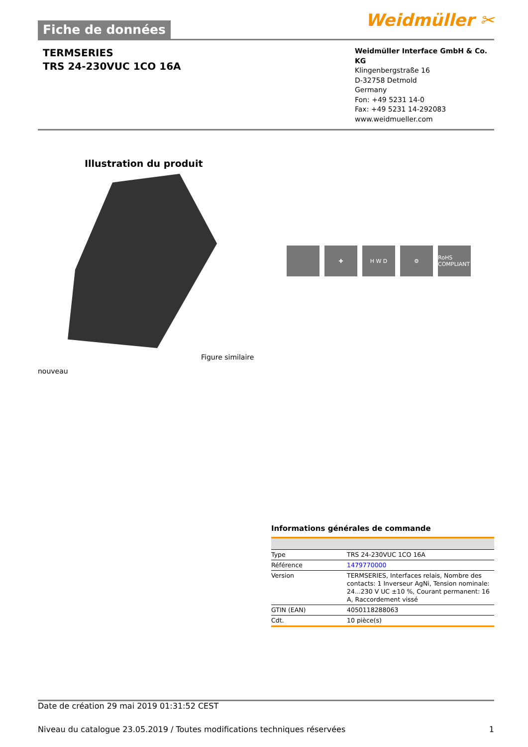Fiche de données
Weidmüller ✂
TERMSERIES
TRS 24-230VUC 1CO 16A
Weidmüller Interface GmbH & Co. KG
Klingenbergstraße 16
D-32758 Detmold
Germany
Fon: +49 5231 14-0
Fax: +49 5231 14-292083
www.weidmueller.com
Illustration du produit
✚ H W D ⚙ RoHS COMPLIANT
Figure similaire
nouveau
Informations générales de commande
| Type | TRS 24-230VUC 1CO 16A |
| Référence | 1479770000 |
| Version | TERMSERIES, Interfaces relais, Nombre des contacts: 1 Inverseur AgNi, Tension nominale: 24...230 V UC ±10 %, Courant permanent: 16 A, Raccordement vissé |
| GTIN (EAN) | 4050118288063 |
| Cdt. | 10 pièce(s) |
Date de création 29 mai 2019 01:31:52 CEST
Niveau du catalogue 23.05.2019 / Toutes modifications techniques réservées 1